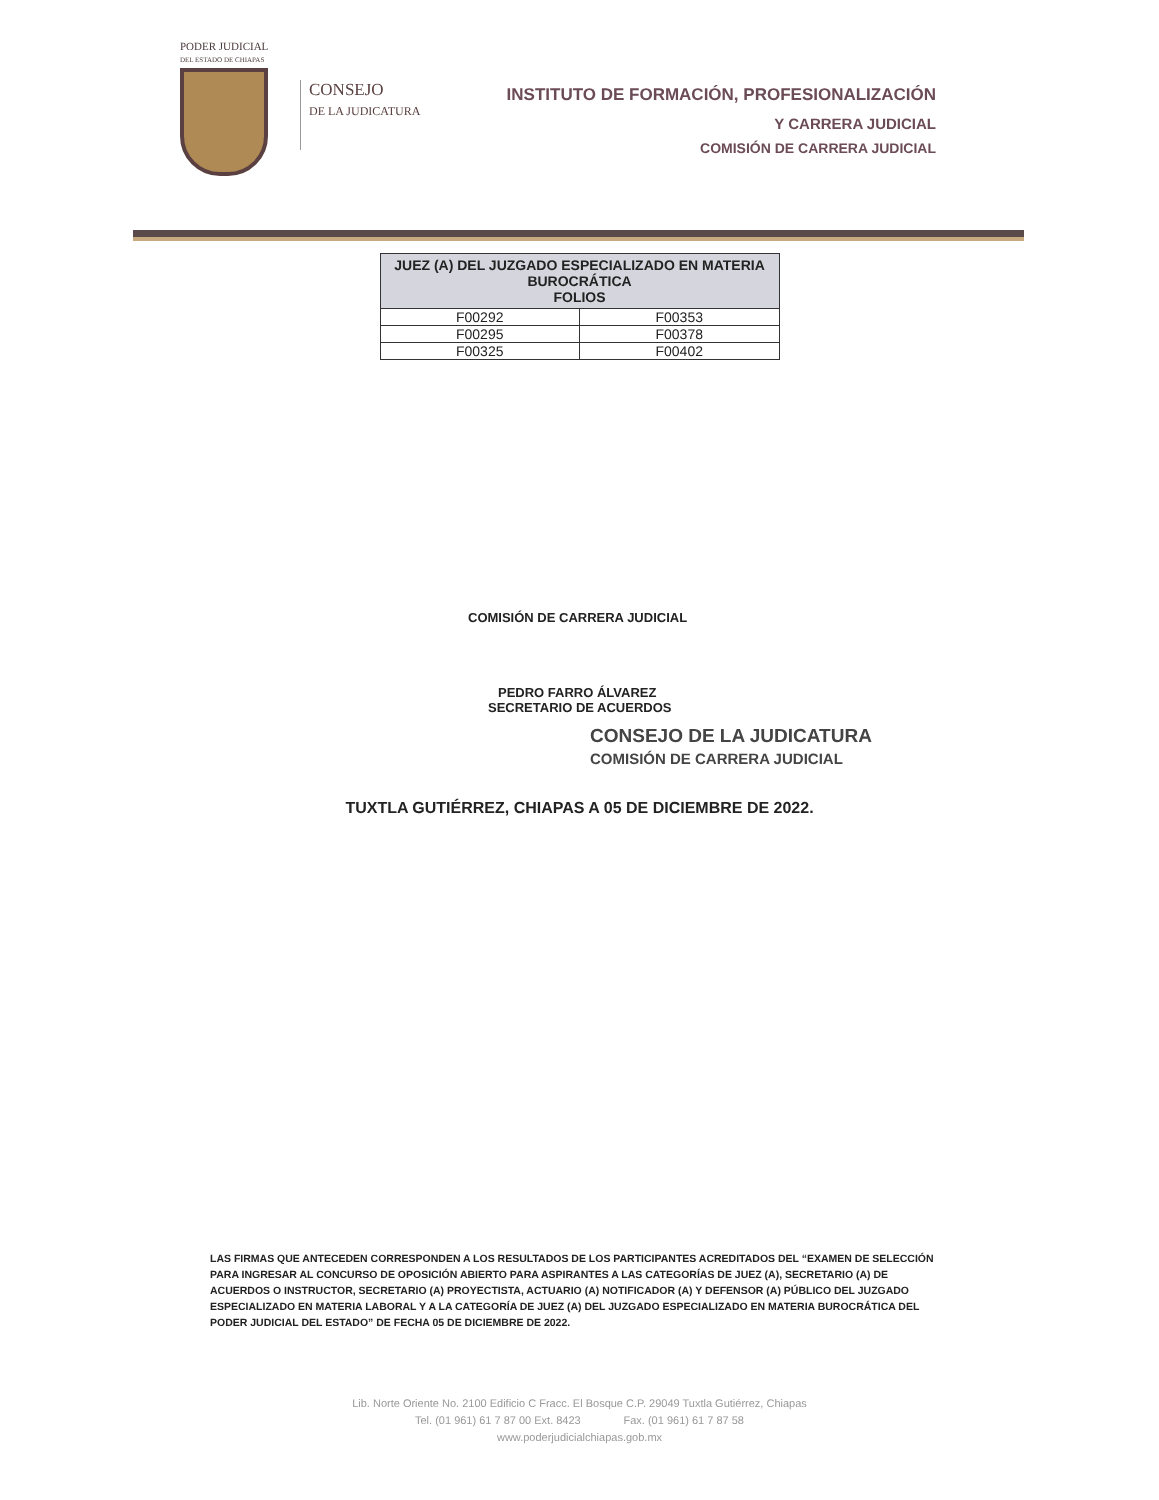PODER JUDICIAL
DEL ESTADO DE CHIAPAS
CONSEJO
DE LA JUDICATURA
INSTITUTO DE FORMACIÓN, PROFESIONALIZACIÓN
Y CARRERA JUDICIAL
COMISIÓN DE CARRERA JUDICIAL
| JUEZ (A) DEL JUZGADO ESPECIALIZADO EN MATERIA BUROCRÁTICA FOLIOS | |
| --- | --- |
| F00292 | F00353 |
| F00295 | F00378 |
| F00325 | F00402 |
COMISIÓN DE CARRERA JUDICIAL
PEDRO FARRO ÁLVAREZ
SECRETARIO DE ACUERDOS
CONSEJO DE LA JUDICATURA
COMISIÓN DE CARRERA JUDICIAL
TUXTLA GUTIÉRREZ, CHIAPAS A 05 DE DICIEMBRE DE 2022.
LAS FIRMAS QUE ANTECEDEN CORRESPONDEN A LOS RESULTADOS DE LOS PARTICIPANTES ACREDITADOS DEL “EXAMEN DE SELECCIÓN PARA INGRESAR AL CONCURSO DE OPOSICIÓN ABIERTO PARA ASPIRANTES A LAS CATEGORÍAS DE JUEZ (A), SECRETARIO (A) DE ACUERDOS O INSTRUCTOR, SECRETARIO (A) PROYECTISTA, ACTUARIO (A) NOTIFICADOR (A) Y DEFENSOR (A) PÚBLICO DEL JUZGADO ESPECIALIZADO EN MATERIA LABORAL Y A LA CATEGORÍA DE JUEZ (A) DEL JUZGADO ESPECIALIZADO EN MATERIA BUROCRÁTICA DEL PODER JUDICIAL DEL ESTADO” DE FECHA 05 DE DICIEMBRE DE 2022.
Lib. Norte Oriente No. 2100 Edificio C Fracc. El Bosque C.P. 29049 Tuxtla Gutiérrez, Chiapas
Tel. (01 961) 61 7 87 00 Ext. 8423 Fax. (01 961) 61 7 87 58
www.poderjudicialchiapas.gob.mx